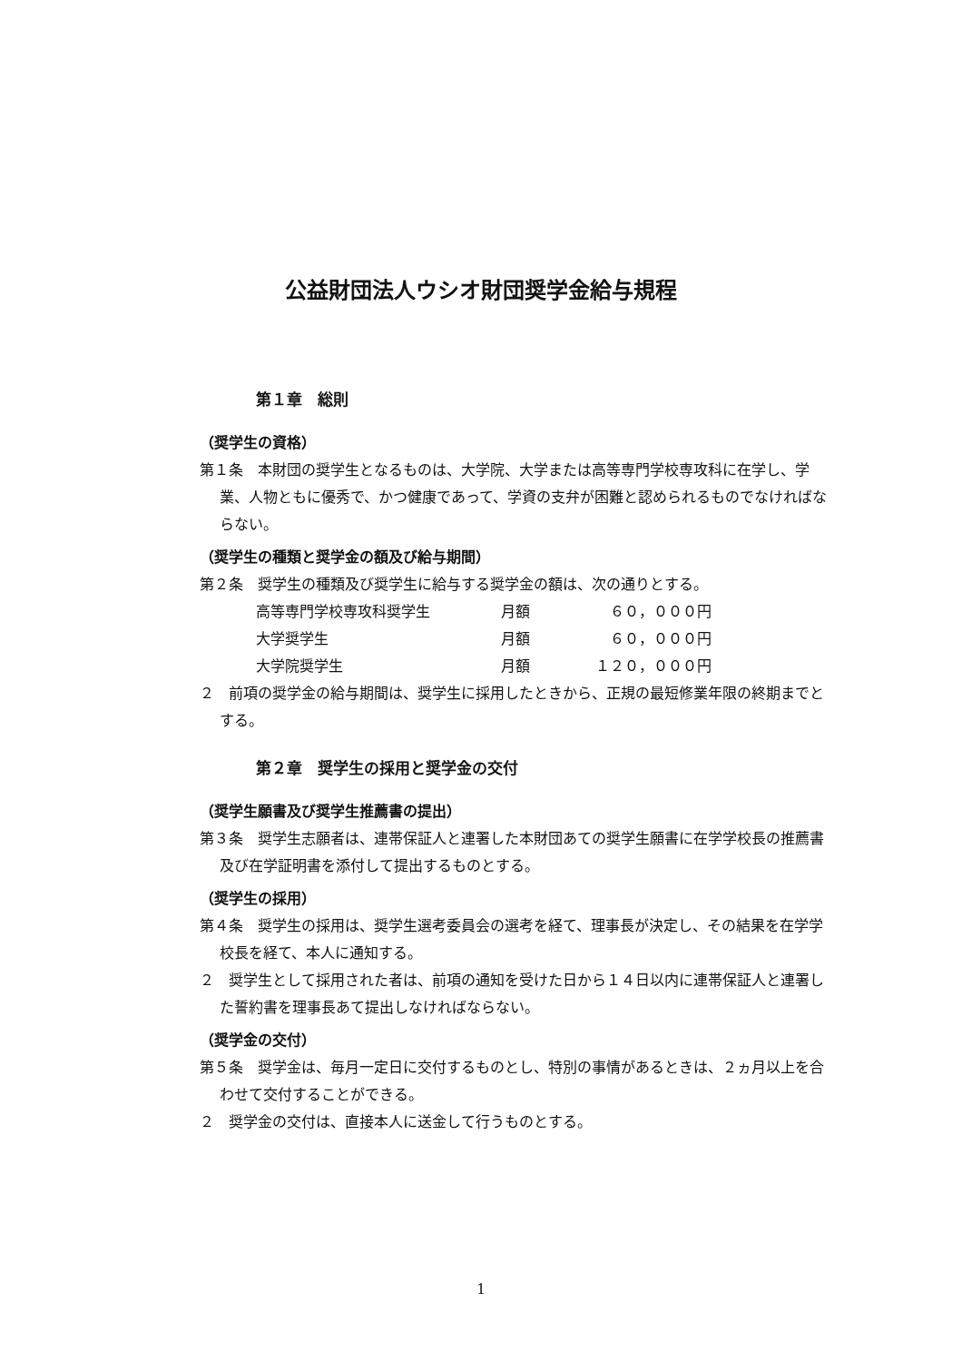公益財団法人ウシオ財団奨学金給与規程
第１章　総則
（奨学生の資格）
第１条　本財団の奨学生となるものは、大学院、大学または高等専門学校専攻科に在学し、学業、人物ともに優秀で、かつ健康であって、学資の支弁が困難と認められるものでなければならない。
（奨学生の種類と奨学金の額及び給与期間）
第２条　奨学生の種類及び奨学生に給与する奨学金の額は、次の通りとする。
| 高等専門学校専攻科奨学生 | 月額 | ６０，０００円 |
| 大学奨学生 | 月額 | ６０，０００円 |
| 大学院奨学生 | 月額 | １２０，０００円 |
２　前項の奨学金の給与期間は、奨学生に採用したときから、正規の最短修業年限の終期までとする。
第２章　奨学生の採用と奨学金の交付
（奨学生願書及び奨学生推薦書の提出）
第３条　奨学生志願者は、連帯保証人と連署した本財団あての奨学生願書に在学学校長の推薦書及び在学証明書を添付して提出するものとする。
（奨学生の採用）
第４条　奨学生の採用は、奨学生選考委員会の選考を経て、理事長が決定し、その結果を在学学校長を経て、本人に通知する。
２　奨学生として採用された者は、前項の通知を受けた日から１４日以内に連帯保証人と連署した誓約書を理事長あて提出しなければならない。
（奨学金の交付）
第５条　奨学金は、毎月一定日に交付するものとし、特別の事情があるときは、２ヵ月以上を合わせて交付することができる。
２　奨学金の交付は、直接本人に送金して行うものとする。
1